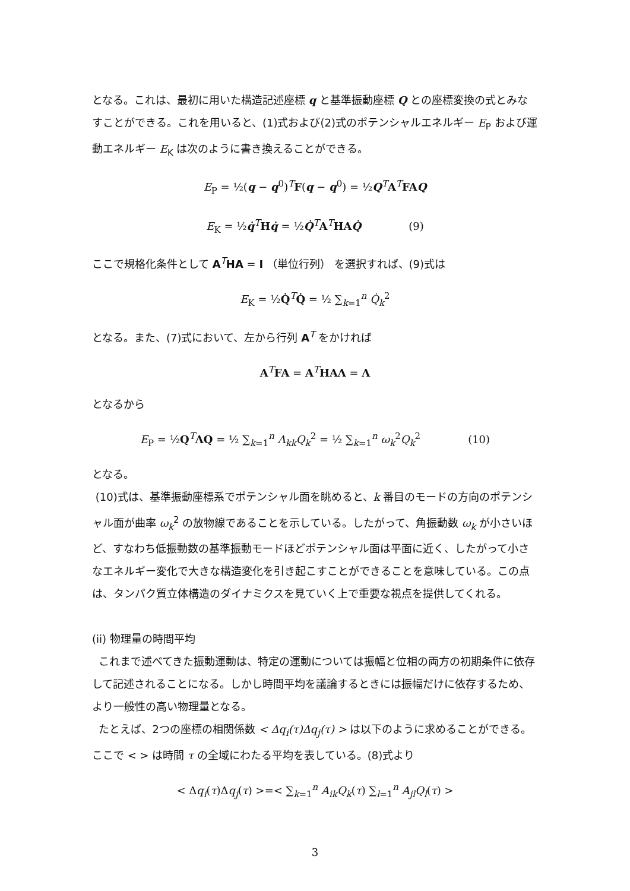となる。これは、最初に用いた構造記述座標 q と基準振動座標 Q との座標変換の式とみなすことができる。これを用いると、(1)式および(2)式のポテンシャルエネルギー E<sub>P</sub> および運動エネルギー E<sub>K</sub> は次のように書き換えることができる。
E<sub>P</sub> = ½(q − q<sup>0</sup>)<sup>T</sup>F(q − q<sup>0</sup>) = ½Q<sup>T</sup>A<sup>T</sup>FAQ
E<sub>K</sub> = ½q̇<sup>T</sup>Hq̇ = ½Q̇<sup>T</sup>A<sup>T</sup>HAQ̇ (9)
ここで規格化条件として A<sup>T</sup>HA = I （単位行列） を選択すれば、(9)式は
E<sub>K</sub> = ½Q̇<sup>T</sup>Q̇ = ½ ∑<sub>k=1</sub><sup>n</sup> Q̇<sub>k</sub><sup>2</sup>
となる。また、(7)式において、左から行列 A<sup>T</sup> をかければ
A<sup>T</sup>FA = A<sup>T</sup>HAΛ = Λ
となるから
E<sub>P</sub> = ½Q<sup>T</sup>ΛQ = ½ ∑<sub>k=1</sub><sup>n</sup> Λ<sub>kk</sub>Q<sub>k</sub><sup>2</sup> = ½ ∑<sub>k=1</sub><sup>n</sup> ω<sub>k</sub><sup>2</sup>Q<sub>k</sub><sup>2</sup> (10)
となる。
(10)式は、基準振動座標系でポテンシャル面を眺めると、k 番目のモードの方向のポテンシャル面が曲率 ω<sub>k</sub><sup>2</sup> の放物線であることを示している。したがって、角振動数 ω<sub>k</sub> が小さいほど、すなわち低振動数の基準振動モードほどポテンシャル面は平面に近く、したがって小さなエネルギー変化で大きな構造変化を引き起こすことができることを意味している。この点は、タンパク質立体構造のダイナミクスを見ていく上で重要な視点を提供してくれる。
(ii) 物理量の時間平均
これまで述べてきた振動運動は、特定の運動については振幅と位相の両方の初期条件に依存して記述されることになる。しかし時間平均を議論するときには振幅だけに依存するため、より一般性の高い物理量となる。
たとえば、2つの座標の相関係数 < Δq<sub>i</sub>(τ)Δq<sub>j</sub>(τ) > は以下のように求めることができる。ここで < > は時間 τ の全域にわたる平均を表している。(8)式より
< Δq<sub>i</sub>(τ)Δq<sub>j</sub>(τ) >=< ∑<sub>k=1</sub><sup>n</sup> A<sub>ik</sub>Q<sub>k</sub>(τ) ∑<sub>l=1</sub><sup>n</sup> A<sub>jl</sub>Q<sub>l</sub>(τ) >
3